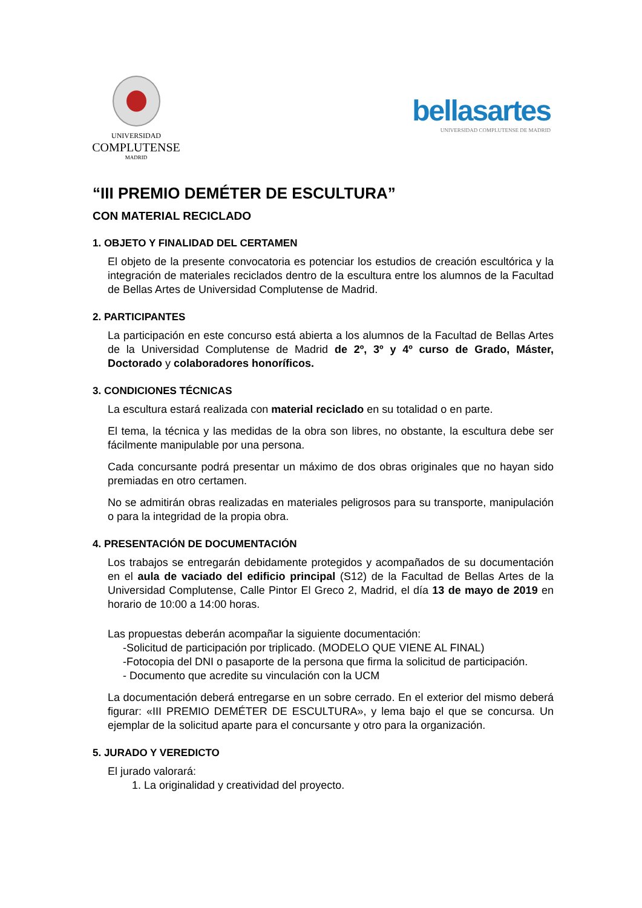UNIVERSIDAD
COMPLUTENSE
MADRID
bellasartes
UNIVERSIDAD COMPLUTENSE DE MADRID
“III PREMIO DEMÉTER DE ESCULTURA”
CON MATERIAL RECICLADO
1. OBJETO Y FINALIDAD DEL CERTAMEN
El objeto de la presente convocatoria es potenciar los estudios de creación escultórica y la integración de materiales reciclados dentro de la escultura entre los alumnos de la Facultad de Bellas Artes de Universidad Complutense de Madrid.
2. PARTICIPANTES
La participación en este concurso está abierta a los alumnos de la Facultad de Bellas Artes de la Universidad Complutense de Madrid de 2º, 3º y 4º curso de Grado, Máster, Doctorado y colaboradores honoríficos.
3. CONDICIONES TÉCNICAS
La escultura estará realizada con material reciclado en su totalidad o en parte.
El tema, la técnica y las medidas de la obra son libres, no obstante, la escultura debe ser fácilmente manipulable por una persona.
Cada concursante podrá presentar un máximo de dos obras originales que no hayan sido premiadas en otro certamen.
No se admitirán obras realizadas en materiales peligrosos para su transporte, manipulación o para la integridad de la propia obra.
4. PRESENTACIÓN DE DOCUMENTACIÓN
Los trabajos se entregarán debidamente protegidos y acompañados de su documentación en el aula de vaciado del edificio principal (S12) de la Facultad de Bellas Artes de la Universidad Complutense, Calle Pintor El Greco 2, Madrid, el día 13 de mayo de 2019 en horario de 10:00 a 14:00 horas.
Las propuestas deberán acompañar la siguiente documentación:
-Solicitud de participación por triplicado. (MODELO QUE VIENE AL FINAL)
-Fotocopia del DNI o pasaporte de la persona que firma la solicitud de participación.
- Documento que acredite su vinculación con la UCM
La documentación deberá entregarse en un sobre cerrado. En el exterior del mismo deberá figurar: «III PREMIO DEMÉTER DE ESCULTURA», y lema bajo el que se concursa. Un ejemplar de la solicitud aparte para el concursante y otro para la organización.
5. JURADO Y VEREDICTO
El jurado valorará:
1. La originalidad y creatividad del proyecto.